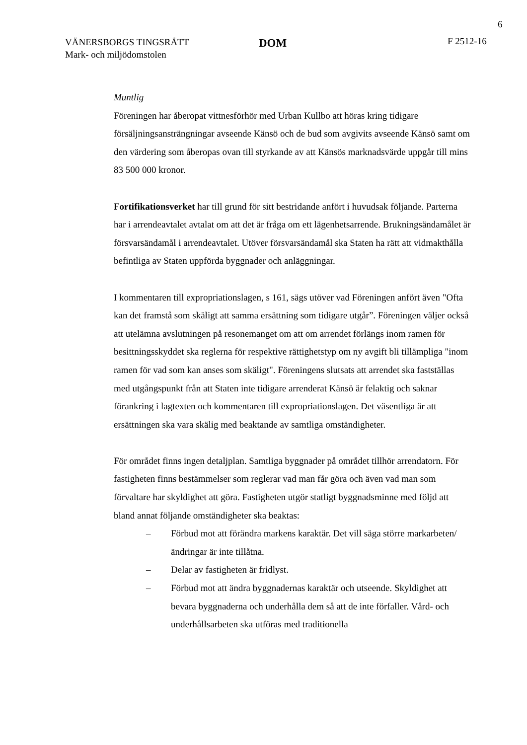6
VÄNERSBORGS TINGSRÄTT
Mark- och miljödomstolen
DOM
F 2512-16
Muntlig
Föreningen har åberopat vittnesförhör med Urban Kullbo att höras kring tidigare försäljningsansträngningar avseende Känsö och de bud som avgivits avseende Känsö samt om den värdering som åberopas ovan till styrkande av att Känsös marknadsvärde uppgår till mins 83 500 000 kronor.
Fortifikationsverket har till grund för sitt bestridande anfört i huvudsak följande. Parterna har i arrendeavtalet avtalat om att det är fråga om ett lägenhetsarrende. Brukningsändamålet är försvarsändamål i arrendeavtalet. Utöver försvarsändamål ska Staten ha rätt att vidmakthålla befintliga av Staten uppförda byggnader och anläggningar.
I kommentaren till expropriationslagen, s 161, sägs utöver vad Föreningen anfört även "Ofta kan det framstå som skäligt att samma ersättning som tidigare utgår”. Föreningen väljer också att utelämna avslutningen på resonemanget om att om arrendet förlängs inom ramen för besittningsskyddet ska reglerna för respektive rättighetstyp om ny avgift bli tillämpliga "inom ramen för vad som kan anses som skäligt". Föreningens slutsats att arrendet ska fastställas med utgångspunkt från att Staten inte tidigare arrenderat Känsö är felaktig och saknar förankring i lagtexten och kommentaren till expropriationslagen. Det väsentliga är att ersättningen ska vara skälig med beaktande av samtliga omständigheter.
För området finns ingen detaljplan. Samtliga byggnader på området tillhör arrendatorn. För fastigheten finns bestämmelser som reglerar vad man får göra och även vad man som förvaltare har skyldighet att göra. Fastigheten utgör statligt byggnadsminne med följd att bland annat följande omständigheter ska beaktas:
– Förbud mot att förändra markens karaktär. Det vill säga större markarbeten/ändringar är inte tillåtna.
– Delar av fastigheten är fridlyst.
– Förbud mot att ändra byggnadernas karaktär och utseende. Skyldighet att bevara byggnaderna och underhålla dem så att de inte förfaller. Vård- och underhållsarbeten ska utföras med traditionella